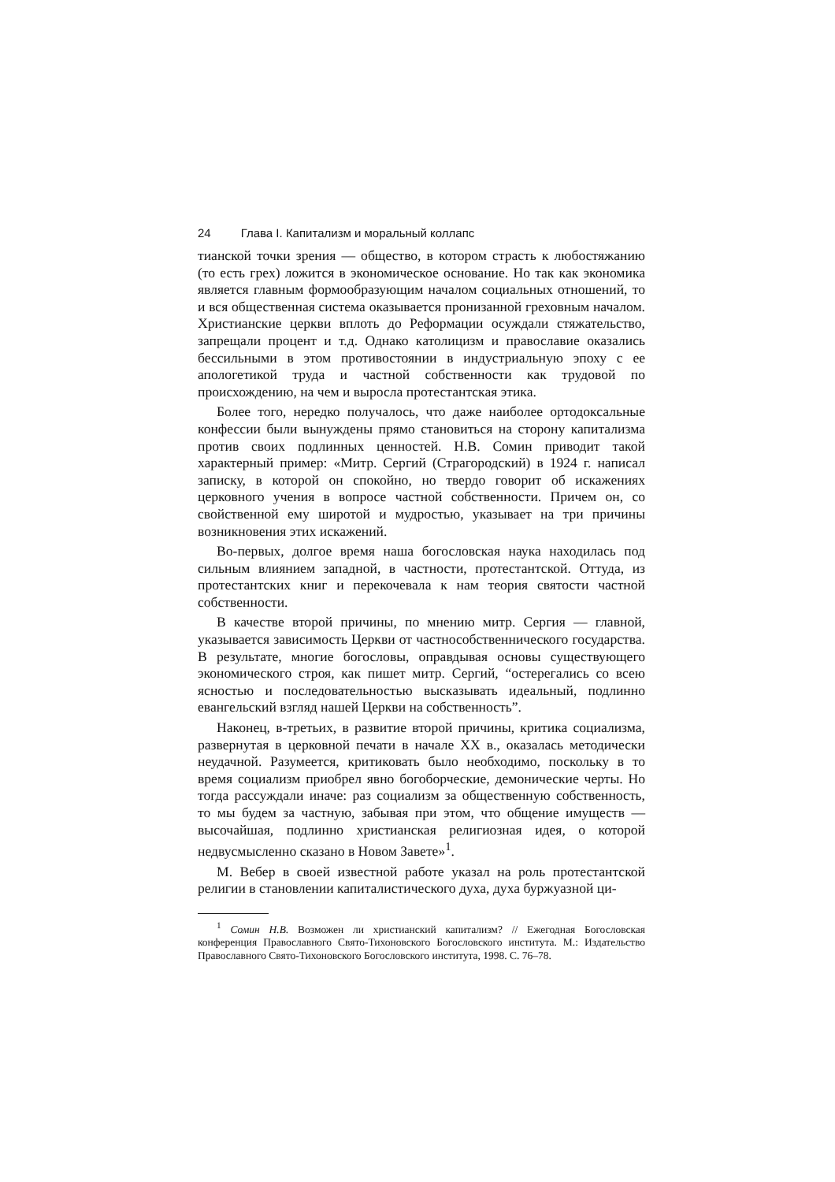24 Глава I. Капитализм и моральный коллапс
тианской точки зрения — общество, в котором страсть к любостяжанию (то есть грех) ложится в экономическое основание. Но так как экономика является главным формообразующим началом социальных отношений, то и вся общественная система оказывается пронизанной греховным началом. Христианские церкви вплоть до Реформации осуждали стяжательство, запрещали процент и т.д. Однако католицизм и православие оказались бессильными в этом противостоянии в индустриальную эпоху с ее апологетикой труда и частной собственности как трудовой по происхождению, на чем и выросла протестантская этика.
Более того, нередко получалось, что даже наиболее ортодоксальные конфессии были вынуждены прямо становиться на сторону капитализма против своих подлинных ценностей. Н.В. Сомин приводит такой характерный пример: «Митр. Сергий (Страгородский) в 1924 г. написал записку, в которой он спокойно, но твердо говорит об искажениях церковного учения в вопросе частной собственности. Причем он, со свойственной ему широтой и мудростью, указывает на три причины возникновения этих искажений.
Во-первых, долгое время наша богословская наука находилась под сильным влиянием западной, в частности, протестантской. Оттуда, из протестантских книг и перекочевала к нам теория святости частной собственности.
В качестве второй причины, по мнению митр. Сергия — главной, указывается зависимость Церкви от частнособственнического государства. В результате, многие богословы, оправдывая основы существующего экономического строя, как пишет митр. Сергий, “остерегались со всею ясностью и последовательностью высказывать идеальный, подлинно евангельский взгляд нашей Церкви на собственность”.
Наконец, в-третьих, в развитие второй причины, критика социализма, развернутая в церковной печати в начале XX в., оказалась методически неудачной. Разумеется, критиковать было необходимо, поскольку в то время социализм приобрел явно богоборческие, демонические черты. Но тогда рассуждали иначе: раз социализм за общественную собственность, то мы будем за частную, забывая при этом, что общение имуществ — высочайшая, подлинно христианская религиозная идея, о которой недвусмысленно сказано в Новом Завете»<sup>1</sup>.
М. Вебер в своей известной работе указал на роль протестантской религии в становлении капиталистического духа, духа буржуазной ци-
<sup>1</sup> Сомин Н.В. Возможен ли христианский капитализм? // Ежегодная Богословская конференция Православного Свято-Тихоновского Богословского института. М.: Издательство Православного Свято-Тихоновского Богословского института, 1998. С. 76–78.